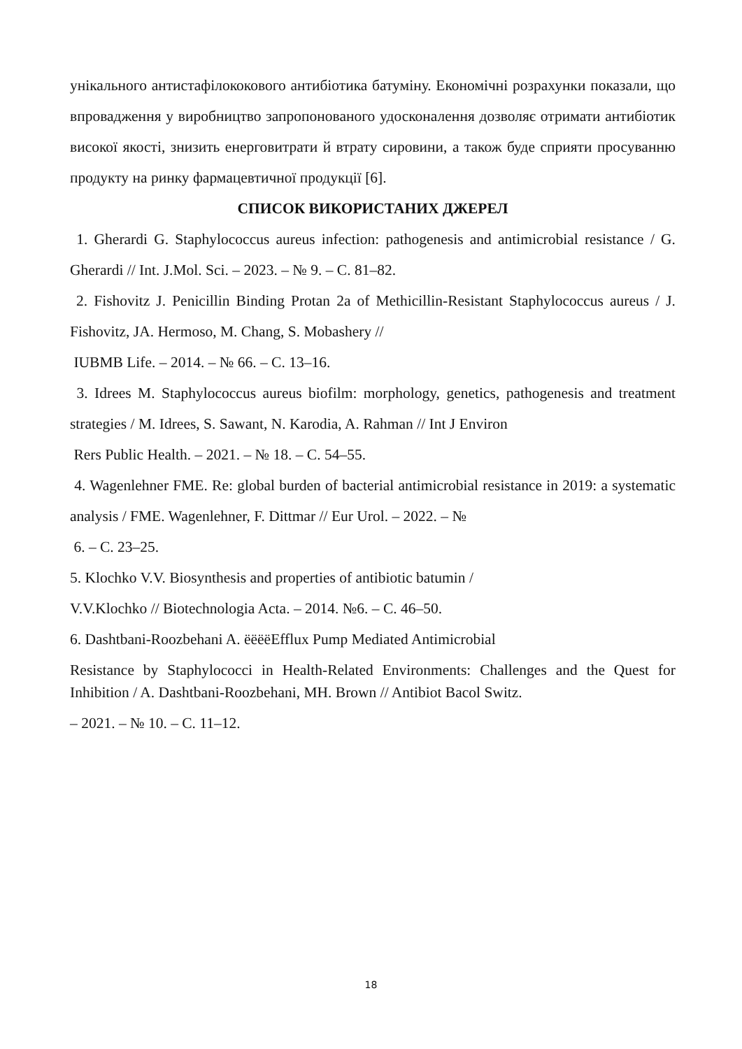унікального антистафілококового антибіотика батуміну. Економічні розрахунки показали, що впровадження у виробництво запропонованого удосконалення дозволяє отримати антибіотик високої якості, знизить енерговитрати й втрату сировини, а також буде сприяти просуванню продукту на ринку фармацевтичної продукції [6].
СПИСОК ВИКОРИСТАНИХ ДЖЕРЕЛ
1. Gherardi G. Staphylococcus aureus infection: pathogenesis and antimicrobial resistance / G. Gherardi // Int. J.Mol. Sci. – 2023. – № 9. – С. 81–82.
2. Fishovitz J. Penicillin Binding Protan 2a of Methicillin-Resistant Staphylococcus aureus / J. Fishovitz, JA. Hermoso, M. Chang, S. Mobashery //
IUBMB Life. – 2014. – № 66. – С. 13–16.
3. Idrees M. Staphylococcus aureus biofilm: morphology, genetics, pathogenesis and treatment strategies / M. Idrees, S. Sawant, N. Karodia, A. Rahman // Int J Environ
Rers Public Health. – 2021. – № 18. – С. 54–55.
4. Wagenlehner FME. Re: global burden of bacterial antimicrobial resistance in 2019: a systematic analysis / FME. Wagenlehner, F. Dittmar // Eur Urol. – 2022. – №
6. – С. 23–25.
5. Klochko V.V. Biosynthesis and properties of antibiotic batumin /
V.V.Klochko // Biotechnologia Acta. – 2014. №6. – С. 46–50.
6. Dashtbani-Roozbehani A. ëëëëEfflux Pump Mediated Antimicrobial
Resistance by Staphylococci in Health-Related Environments: Challenges and the Quest for Inhibition / A. Dashtbani-Roozbehani, MH. Brown // Antibiot Bacol Switz.
– 2021. – № 10. – С. 11–12.
18